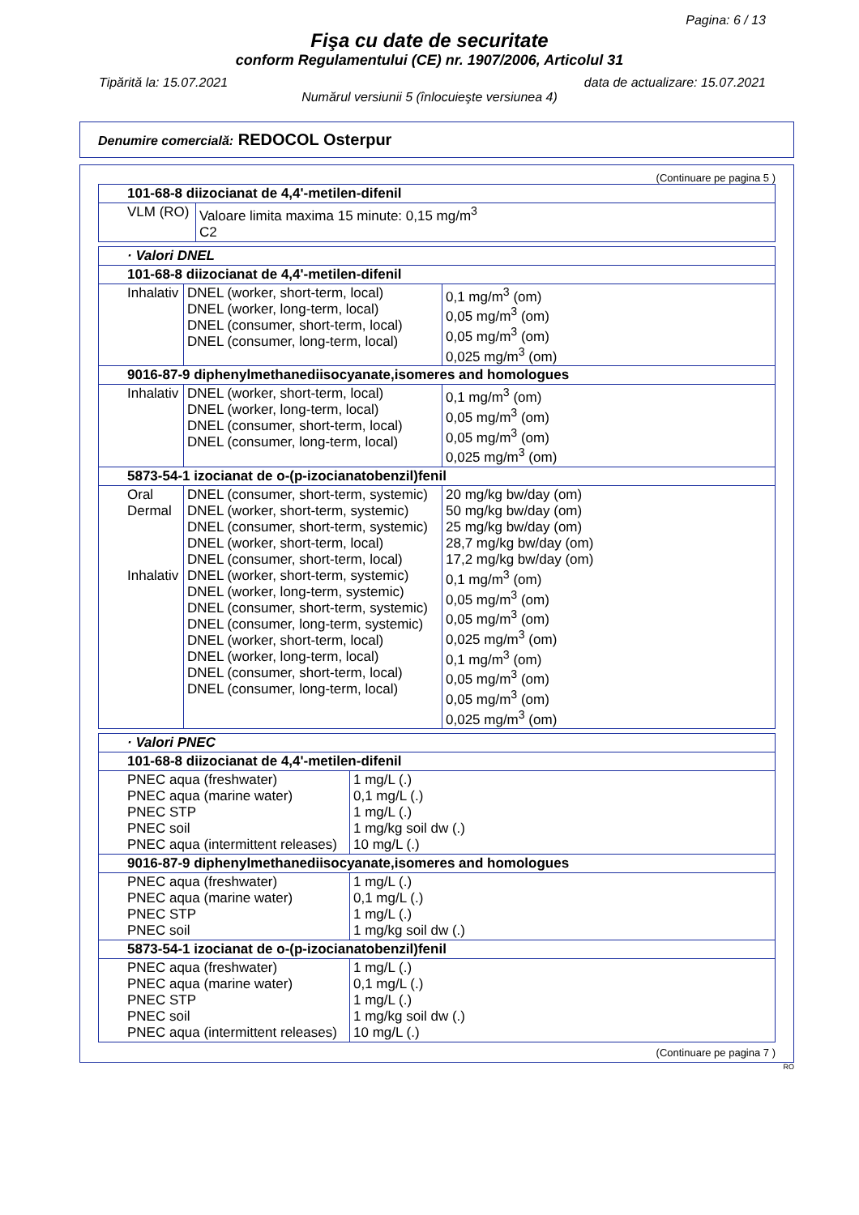Pagina: 6 / 13
Fişa cu date de securitate
conform Regulamentului (CE) nr. 1907/2006, Articolul 31
Tipărită la: 15.07.2021 data de actualizare: 15.07.2021
Numărul versiunii 5 (înlocuieşte versiunea 4)
Denumire comercială: REDOCOL Osterpur
(Continuare pe pagina 5 )
| 101-68-8 diizocianat de 4,4'-metilen-difenil | |
| --- | --- |
| VLM (RO) | Valoare limita maxima 15 minute: 0,15 mg/m<sup>3</sup> C2 |
| · Valori DNEL | | |
| --- | --- | --- |
| 101-68-8 diizocianat de 4,4'-metilen-difenil | | |
| Inhalativ | DNEL (worker, short-term, local) DNEL (worker, long-term, local) DNEL (consumer, short-term, local) DNEL (consumer, long-term, local) | 0,1 mg/m<sup>3</sup> (om) 0,05 mg/m<sup>3</sup> (om) 0,05 mg/m<sup>3</sup> (om) 0,025 mg/m<sup>3</sup> (om) |
| 9016-87-9 diphenylmethanediisocyanate,isomeres and homologues | | |
| Inhalativ | DNEL (worker, short-term, local) DNEL (worker, long-term, local) DNEL (consumer, short-term, local) DNEL (consumer, long-term, local) | 0,1 mg/m<sup>3</sup> (om) 0,05 mg/m<sup>3</sup> (om) 0,05 mg/m<sup>3</sup> (om) 0,025 mg/m<sup>3</sup> (om) |
| 5873-54-1 izocianat de o-(p-izocianatobenzil)fenil | | |
| Oral Dermal Inhalativ | DNEL (consumer, short-term, systemic) DNEL (worker, short-term, systemic) DNEL (consumer, short-term, systemic) DNEL (worker, short-term, local) DNEL (consumer, short-term, local) DNEL (worker, short-term, systemic) DNEL (worker, long-term, systemic) DNEL (consumer, short-term, systemic) DNEL (consumer, long-term, systemic) DNEL (worker, short-term, local) DNEL (worker, long-term, local) DNEL (consumer, short-term, local) DNEL (consumer, long-term, local) | 20 mg/kg bw/day (om) 50 mg/kg bw/day (om) 25 mg/kg bw/day (om) 28,7 mg/kg bw/day (om) 17,2 mg/kg bw/day (om) 0,1 mg/m<sup>3</sup> (om) 0,05 mg/m<sup>3</sup> (om) 0,05 mg/m<sup>3</sup> (om) 0,025 mg/m<sup>3</sup> (om) 0,1 mg/m<sup>3</sup> (om) 0,05 mg/m<sup>3</sup> (om) 0,05 mg/m<sup>3</sup> (om) 0,025 mg/m<sup>3</sup> (om) |
| · Valori PNEC | |
| --- | --- |
| 101-68-8 diizocianat de 4,4'-metilen-difenil | |
| PNEC aqua (freshwater) PNEC aqua (marine water) PNEC STP PNEC soil PNEC aqua (intermittent releases) | 1 mg/L (.) 0,1 mg/L (.) 1 mg/L (.) 1 mg/kg soil dw (.) 10 mg/L (.) |
| 9016-87-9 diphenylmethanediisocyanate,isomeres and homologues | |
| PNEC aqua (freshwater) PNEC aqua (marine water) PNEC STP PNEC soil | 1 mg/L (.) 0,1 mg/L (.) 1 mg/L (.) 1 mg/kg soil dw (.) |
| 5873-54-1 izocianat de o-(p-izocianatobenzil)fenil | |
| PNEC aqua (freshwater) PNEC aqua (marine water) PNEC STP PNEC soil PNEC aqua (intermittent releases) | 1 mg/L (.) 0,1 mg/L (.) 1 mg/L (.) 1 mg/kg soil dw (.) 10 mg/L (.) |
(Continuare pe pagina 7 )
RO